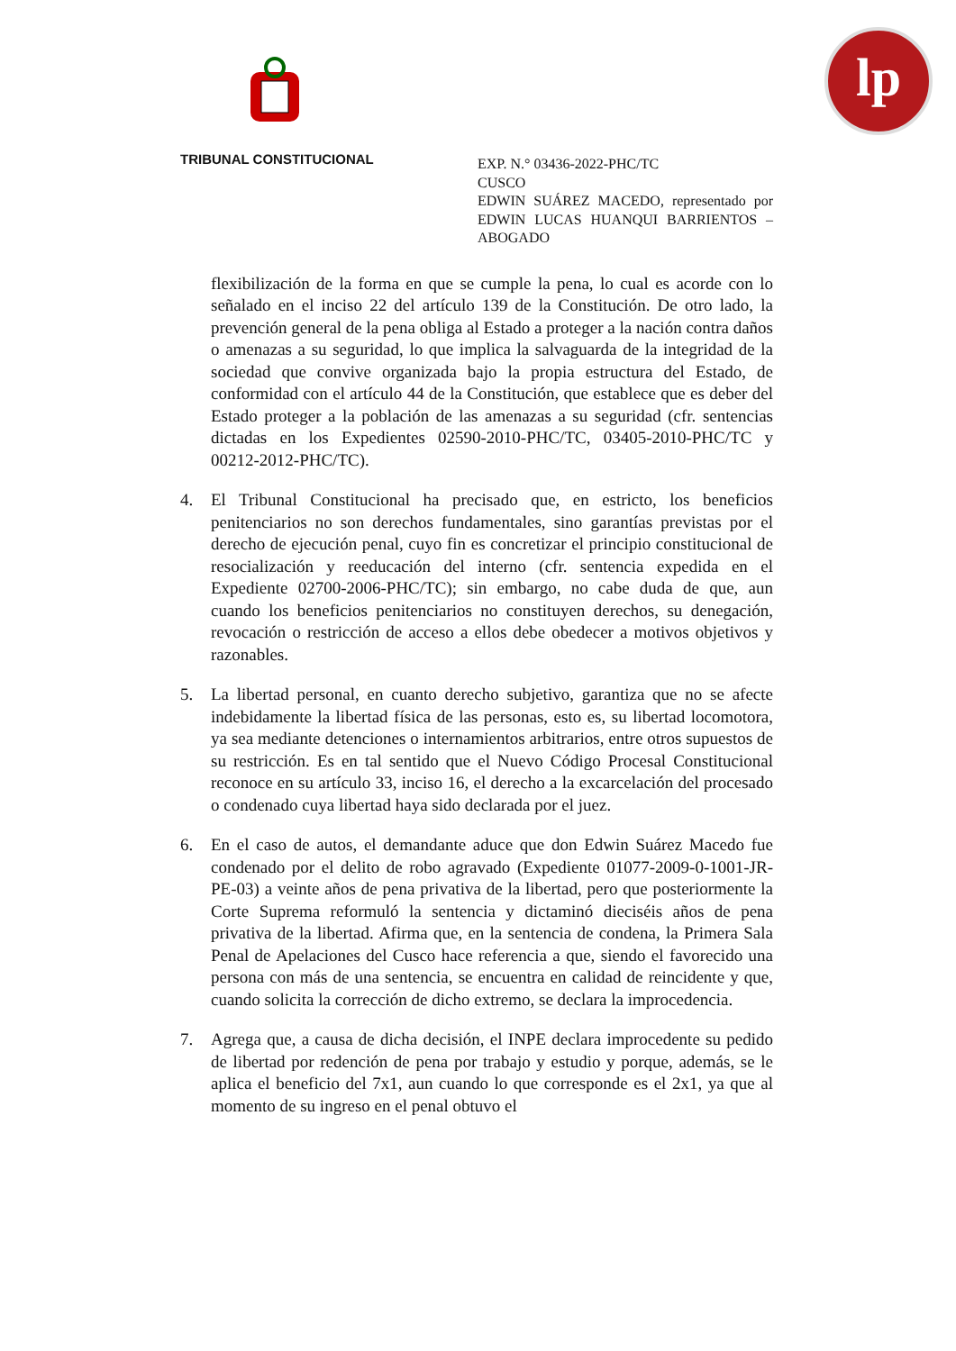lp
TRIBUNAL CONSTITUCIONAL
EXP. N.° 03436-2022-PHC/TC
CUSCO
EDWIN SUÁREZ MACEDO, representado por EDWIN LUCAS HUANQUI BARRIENTOS – ABOGADO
flexibilización de la forma en que se cumple la pena, lo cual es acorde con lo señalado en el inciso 22 del artículo 139 de la Constitución. De otro lado, la prevención general de la pena obliga al Estado a proteger a la nación contra daños o amenazas a su seguridad, lo que implica la salvaguarda de la integridad de la sociedad que convive organizada bajo la propia estructura del Estado, de conformidad con el artículo 44 de la Constitución, que establece que es deber del Estado proteger a la población de las amenazas a su seguridad (cfr. sentencias dictadas en los Expedientes 02590-2010-PHC/TC, 03405-2010-PHC/TC y 00212-2012-PHC/TC).
4. El Tribunal Constitucional ha precisado que, en estricto, los beneficios penitenciarios no son derechos fundamentales, sino garantías previstas por el derecho de ejecución penal, cuyo fin es concretizar el principio constitucional de resocialización y reeducación del interno (cfr. sentencia expedida en el Expediente 02700-2006-PHC/TC); sin embargo, no cabe duda de que, aun cuando los beneficios penitenciarios no constituyen derechos, su denegación, revocación o restricción de acceso a ellos debe obedecer a motivos objetivos y razonables.
5. La libertad personal, en cuanto derecho subjetivo, garantiza que no se afecte indebidamente la libertad física de las personas, esto es, su libertad locomotora, ya sea mediante detenciones o internamientos arbitrarios, entre otros supuestos de su restricción. Es en tal sentido que el Nuevo Código Procesal Constitucional reconoce en su artículo 33, inciso 16, el derecho a la excarcelación del procesado o condenado cuya libertad haya sido declarada por el juez.
6. En el caso de autos, el demandante aduce que don Edwin Suárez Macedo fue condenado por el delito de robo agravado (Expediente 01077-2009-0-1001-JR-PE-03) a veinte años de pena privativa de la libertad, pero que posteriormente la Corte Suprema reformuló la sentencia y dictaminó dieciséis años de pena privativa de la libertad. Afirma que, en la sentencia de condena, la Primera Sala Penal de Apelaciones del Cusco hace referencia a que, siendo el favorecido una persona con más de una sentencia, se encuentra en calidad de reincidente y que, cuando solicita la corrección de dicho extremo, se declara la improcedencia.
7. Agrega que, a causa de dicha decisión, el INPE declara improcedente su pedido de libertad por redención de pena por trabajo y estudio y porque, además, se le aplica el beneficio del 7x1, aun cuando lo que corresponde es el 2x1, ya que al momento de su ingreso en el penal obtuvo el